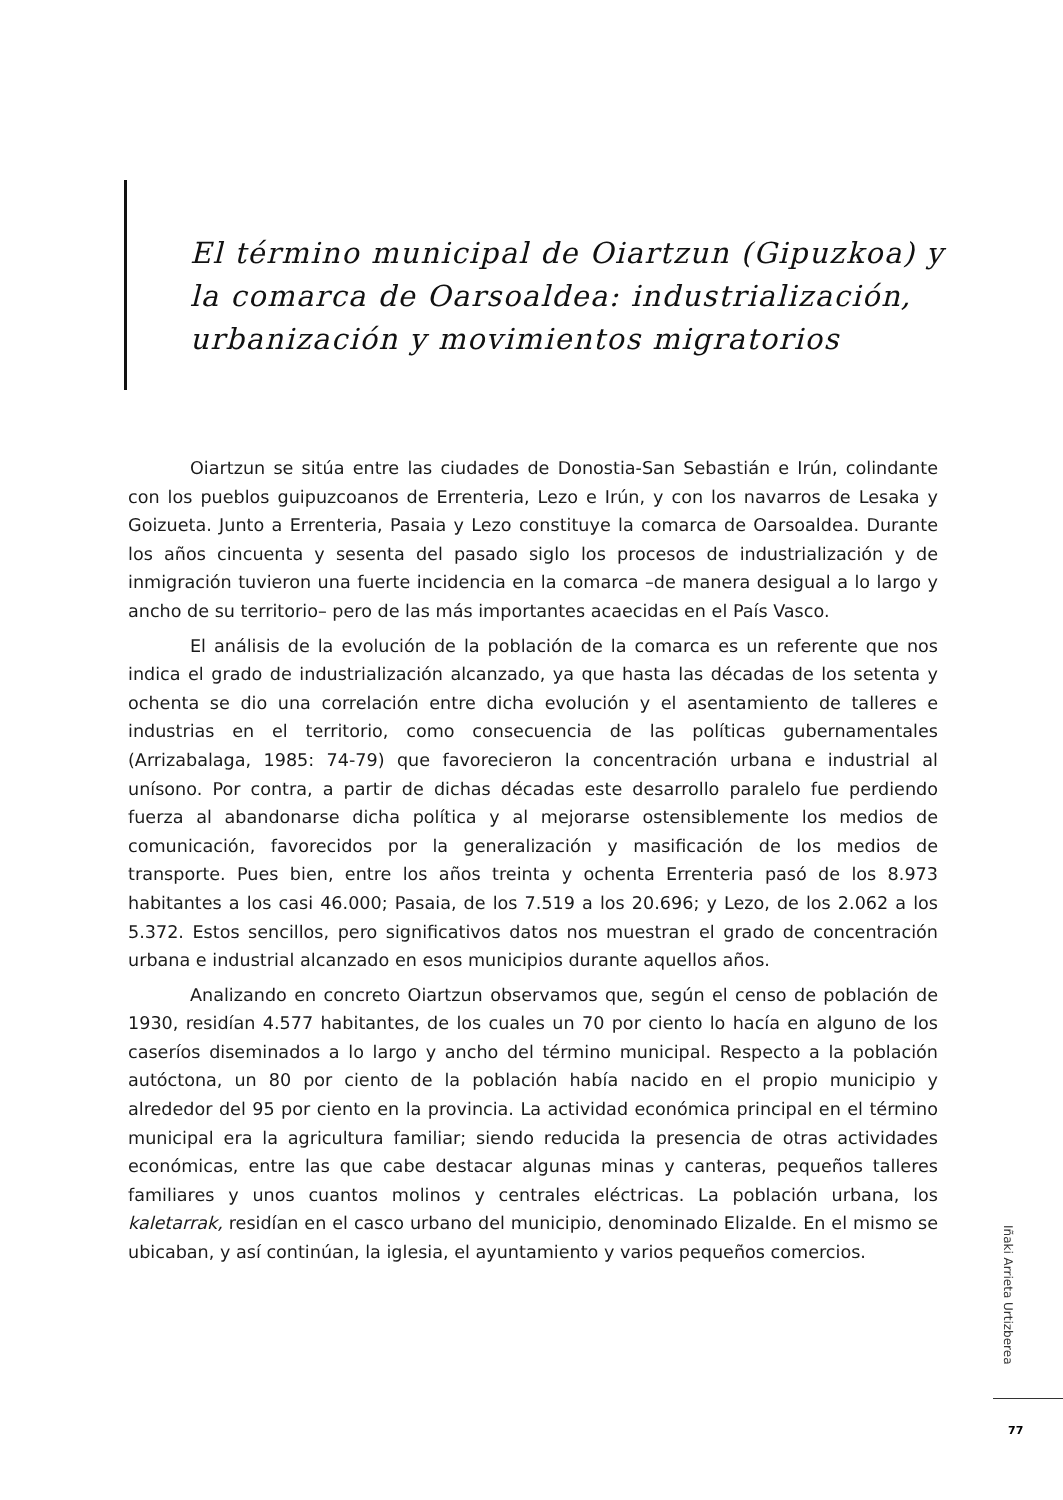El término municipal de Oiartzun (Gipuzkoa) y la comarca de Oarsoaldea: industrialización, urbanización y movimientos migratorios
Oiartzun se sitúa entre las ciudades de Donostia-San Sebastián e Irún, colindante con los pueblos guipuzcoanos de Errenteria, Lezo e Irún, y con los navarros de Lesaka y Goizueta. Junto a Errenteria, Pasaia y Lezo constituye la comarca de Oarsoaldea. Durante los años cincuenta y sesenta del pasado siglo los procesos de industrialización y de inmigración tuvieron una fuerte incidencia en la comarca –de manera desigual a lo largo y ancho de su territorio– pero de las más importantes acaecidas en el País Vasco.
El análisis de la evolución de la población de la comarca es un referente que nos indica el grado de industrialización alcanzado, ya que hasta las décadas de los setenta y ochenta se dio una correlación entre dicha evolución y el asentamiento de talleres e industrias en el territorio, como consecuencia de las políticas gubernamentales (Arrizabalaga, 1985: 74-79) que favorecieron la concentración urbana e industrial al unísono. Por contra, a partir de dichas décadas este desarrollo paralelo fue perdiendo fuerza al abandonarse dicha política y al mejorarse ostensiblemente los medios de comunicación, favorecidos por la generalización y masificación de los medios de transporte. Pues bien, entre los años treinta y ochenta Errenteria pasó de los 8.973 habitantes a los casi 46.000; Pasaia, de los 7.519 a los 20.696; y Lezo, de los 2.062 a los 5.372. Estos sencillos, pero significativos datos nos muestran el grado de concentración urbana e industrial alcanzado en esos municipios durante aquellos años.
Analizando en concreto Oiartzun observamos que, según el censo de población de 1930, residían 4.577 habitantes, de los cuales un 70 por ciento lo hacía en alguno de los caseríos diseminados a lo largo y ancho del término municipal. Respecto a la población autóctona, un 80 por ciento de la población había nacido en el propio municipio y alrededor del 95 por ciento en la provincia. La actividad económica principal en el término municipal era la agricultura familiar; siendo reducida la presencia de otras actividades económicas, entre las que cabe destacar algunas minas y canteras, pequeños talleres familiares y unos cuantos molinos y centrales eléctricas. La población urbana, los kaletarrak, residían en el casco urbano del municipio, denominado Elizalde. En el mismo se ubicaban, y así continúan, la iglesia, el ayuntamiento y varios pequeños comercios.
Iñaki Arrieta Urtizberea
77